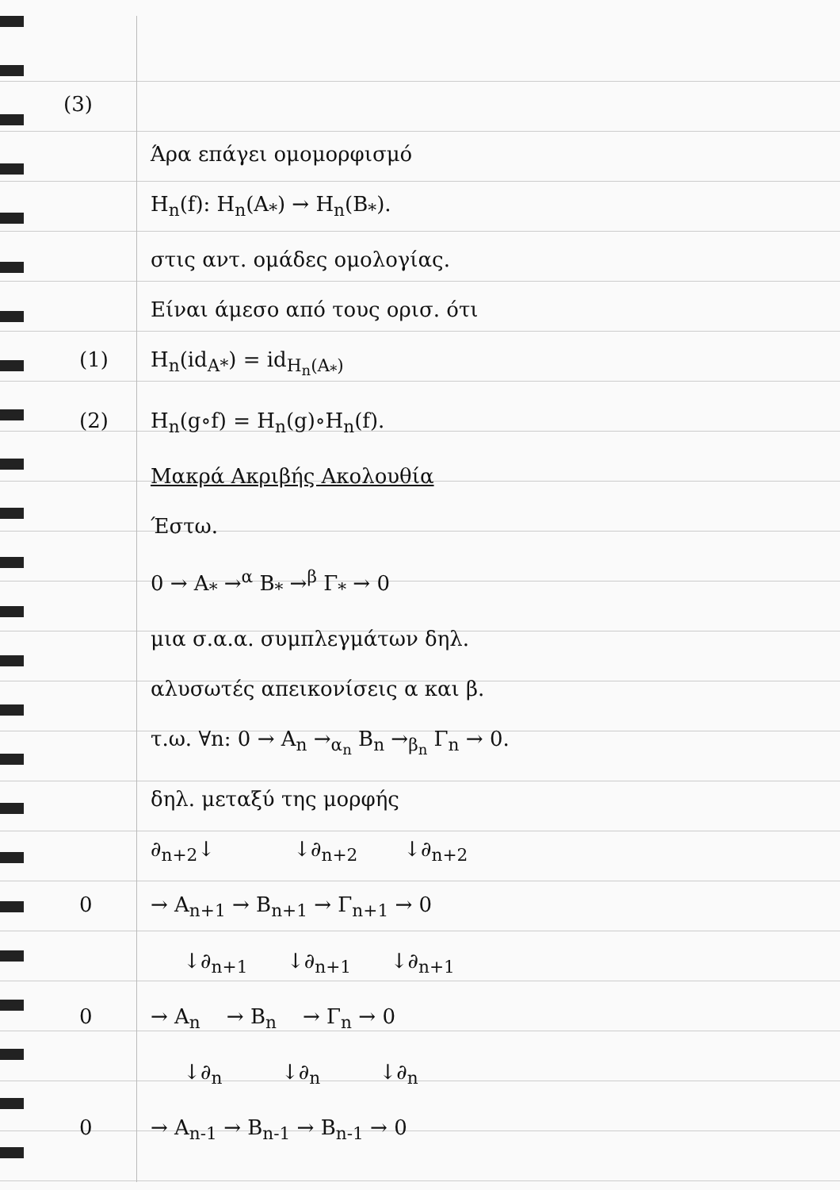(3)
Άρα επάγει ομομορφισμό
H<sub>n</sub>(f): H<sub>n</sub>(A<sub>*</sub>) → H<sub>n</sub>(B<sub>*</sub>).
στις αντ. ομάδες ομολογίας.
Είναι άμεσο από τους ορισ. ότι
(1) H<sub>n</sub>(id<sub>A*</sub>) = id<sub>H<sub>n</sub>(A<sub>*</sub>)</sub>
(2) H<sub>n</sub>(g∘f) = H<sub>n</sub>(g)∘H<sub>n</sub>(f).
Μακρά Ακριβής Ακολουθία
Έστω.
0 → A<sub>*</sub> →<sup>α</sup> B<sub>*</sub> →<sup>β</sup> Γ<sub>*</sub> → 0
μια σ.α.α. συμπλεγμάτων δηλ.
αλυσωτές απεικονίσεις α και β.
τ.ω. ∀n: 0 → A<sub>n</sub> →<sub>α<sub>n</sub></sub> B<sub>n</sub> →<sub>β<sub>n</sub></sub> Γ<sub>n</sub> → 0.
δηλ. μεταξύ της μορφής
∂<sub>n+2</sub>↓ ↓∂<sub>n+2</sub> ↓∂<sub>n+2</sub>
0 → A<sub>n+1</sub> → B<sub>n+1</sub> → Γ<sub>n+1</sub> → 0
↓∂<sub>n+1</sub> ↓∂<sub>n+1</sub> ↓∂<sub>n+1</sub>
0 → A<sub>n</sub> → B<sub>n</sub> → Γ<sub>n</sub> → 0
↓∂<sub>n</sub> ↓∂<sub>n</sub> ↓∂<sub>n</sub>
0 → A<sub>n-1</sub> → B<sub>n-1</sub> → B<sub>n-1</sub> → 0